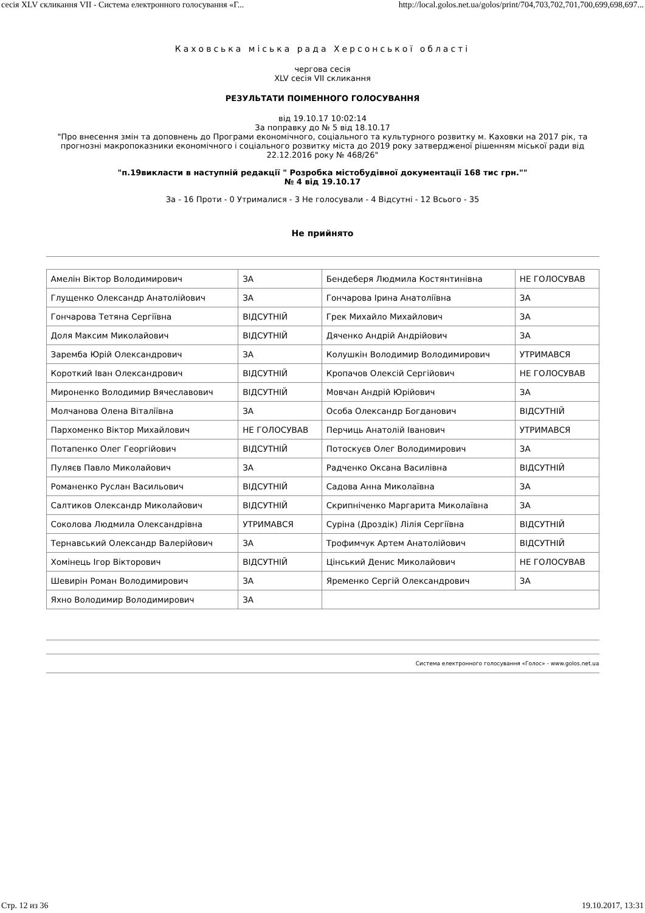сесія XLV скликання VII - Система електронного голосування «Г... http://local.golos.net.ua/golos/print/704,703,702,701,700,699,698,697...
Каховська міська рада Херсонської області
чергова сесія
XLV сесія VII скликання
РЕЗУЛЬТАТИ ПОІМЕННОГО ГОЛОСУВАННЯ
від 19.10.17 10:02:14
За поправку до № 5 від 18.10.17
"Про внесення змін та доповнень до Програми економічного, соціального та культурного розвитку м. Каховки на 2017 рік, та прогнозні макропоказники економічного і соціального розвитку міста до 2019 року затвердженої рішенням міської ради від 22.12.2016 року № 468/26"
"п.19викласти в наступній редакції " Розробка містобудівної документації 168 тис грн.""
№ 4 від 19.10.17
За - 16 Проти - 0 Утрималися - 3 Не голосували - 4 Відсутні - 12 Всього - 35
Не прийнято
| Амелін Віктор Володимирович | ЗА | Бендеберя Людмила Костянтинівна | НЕ ГОЛОСУВАВ |
| Глущенко Олександр Анатолійович | ЗА | Гончарова Ірина Анатоліївна | ЗА |
| Гончарова Тетяна Сергіївна | ВІДСУТНІЙ | Грек Михайло Михайлович | ЗА |
| Доля Максим Миколайович | ВІДСУТНІЙ | Дяченко Андрій Андрійович | ЗА |
| Заремба Юрій Олександрович | ЗА | Колушкін Володимир Володимирович | УТРИМАВСЯ |
| Короткий Іван Олександрович | ВІДСУТНІЙ | Кропачов Олексій Сергійович | НЕ ГОЛОСУВАВ |
| Мироненко Володимир Вячеславович | ВІДСУТНІЙ | Мовчан Андрій Юрійович | ЗА |
| Молчанова Олена Віталіївна | ЗА | Особа Олександр Богданович | ВІДСУТНІЙ |
| Пархоменко Віктор Михайлович | НЕ ГОЛОСУВАВ | Перчиць Анатолій Іванович | УТРИМАВСЯ |
| Потапенко Олег Георгійович | ВІДСУТНІЙ | Потоскуєв Олег Володимирович | ЗА |
| Пуляєв Павло Миколайович | ЗА | Радченко Оксана Василівна | ВІДСУТНІЙ |
| Романенко Руслан Васильович | ВІДСУТНІЙ | Садова Анна Миколаївна | ЗА |
| Салтиков Олександр Миколайович | ВІДСУТНІЙ | Скрипніченко Маргарита Миколаївна | ЗА |
| Соколова Людмила Олександрівна | УТРИМАВСЯ | Суріна (Дроздік) Лілія Сергіївна | ВІДСУТНІЙ |
| Тернавський Олександр Валерійович | ЗА | Трофимчук Артем Анатолійович | ВІДСУТНІЙ |
| Хомінець Ігор Вікторович | ВІДСУТНІЙ | Цінський Денис Миколайович | НЕ ГОЛОСУВАВ |
| Шевирін Роман Володимирович | ЗА | Яременко Сергій Олександрович | ЗА |
| Яхно Володимир Володимирович | ЗА | | |
Система електронного голосування «Голос» - www.golos.net.ua
Стр. 12 из 36 19.10.2017, 13:31